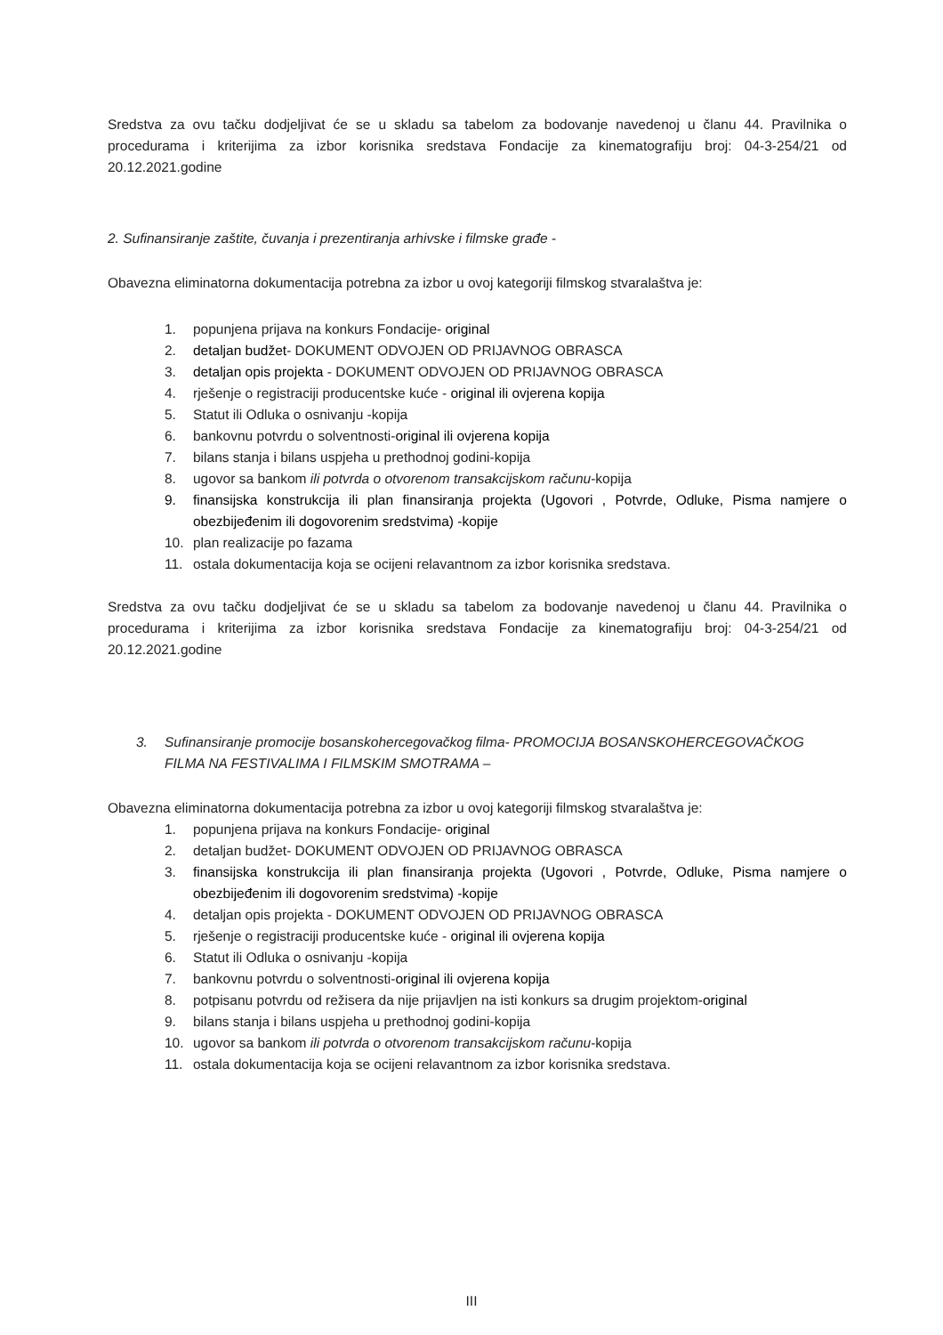Sredstva za ovu tačku dodjeljivat će se u skladu sa tabelom za bodovanje navedenoj u članu 44. Pravilnika o procedurama i kriterijima za izbor korisnika sredstava Fondacije za kinematografiju broj: 04-3-254/21 od 20.12.2021.godine
2. Sufinansiranje zaštite, čuvanja i prezentiranja arhivske i filmske građe -
Obavezna eliminatorna dokumentacija potrebna za izbor u ovoj kategoriji filmskog stvaralaštva je:
1. popunjena prijava na konkurs Fondacije- original
2. detaljan budžet- DOKUMENT ODVOJEN OD PRIJAVNOG OBRASCA
3. detaljan opis projekta - DOKUMENT ODVOJEN OD PRIJAVNOG OBRASCA
4. rješenje o registraciji producentske kuće - original ili ovjerena kopija
5. Statut ili Odluka o osnivanju -kopija
6. bankovnu potvrdu o solventnosti-original ili ovjerena kopija
7. bilans stanja i bilans uspjeha u prethodnoj godini-kopija
8. ugovor sa bankom ili potvrda o otvorenom transakcijskom računu-kopija
9. finansijska konstrukcija ili plan finansiranja projekta (Ugovori , Potvrde, Odluke, Pisma namjere o obezbijeđenim ili dogovorenim sredstvima) -kopije
10. plan realizacije po fazama
11. ostala dokumentacija koja se ocijeni relavantnom za izbor korisnika sredstava.
Sredstva za ovu tačku dodjeljivat će se u skladu sa tabelom za bodovanje navedenoj u članu 44. Pravilnika o procedurama i kriterijima za izbor korisnika sredstava Fondacije za kinematografiju broj: 04-3-254/21 od 20.12.2021.godine
3. Sufinansiranje promocije bosanskohercegovačkog filma- PROMOCIJA BOSANSKOHERCEGOVAČKOG FILMA NA FESTIVALIMA I FILMSKIM SMOTRAMA –
Obavezna eliminatorna dokumentacija potrebna za izbor u ovoj kategoriji filmskog stvaralaštva je:
1. popunjena prijava na konkurs Fondacije- original
2. detaljan budžet- DOKUMENT ODVOJEN OD PRIJAVNOG OBRASCA
3. finansijska konstrukcija ili plan finansiranja projekta (Ugovori , Potvrde, Odluke, Pisma namjere o obezbijeđenim ili dogovorenim sredstvima) -kopije
4. detaljan opis projekta - DOKUMENT ODVOJEN OD PRIJAVNOG OBRASCA
5. rješenje o registraciji producentske kuće - original ili ovjerena kopija
6. Statut ili Odluka o osnivanju -kopija
7. bankovnu potvrdu o solventnosti-original ili ovjerena kopija
8. potpisanu potvrdu od režisera da nije prijavljen na isti konkurs sa drugim projektom-original
9. bilans stanja i bilans uspjeha u prethodnoj godini-kopija
10. ugovor sa bankom ili potvrda o otvorenom transakcijskom računu-kopija
11. ostala dokumentacija koja se ocijeni relavantnom za izbor korisnika sredstava.
III